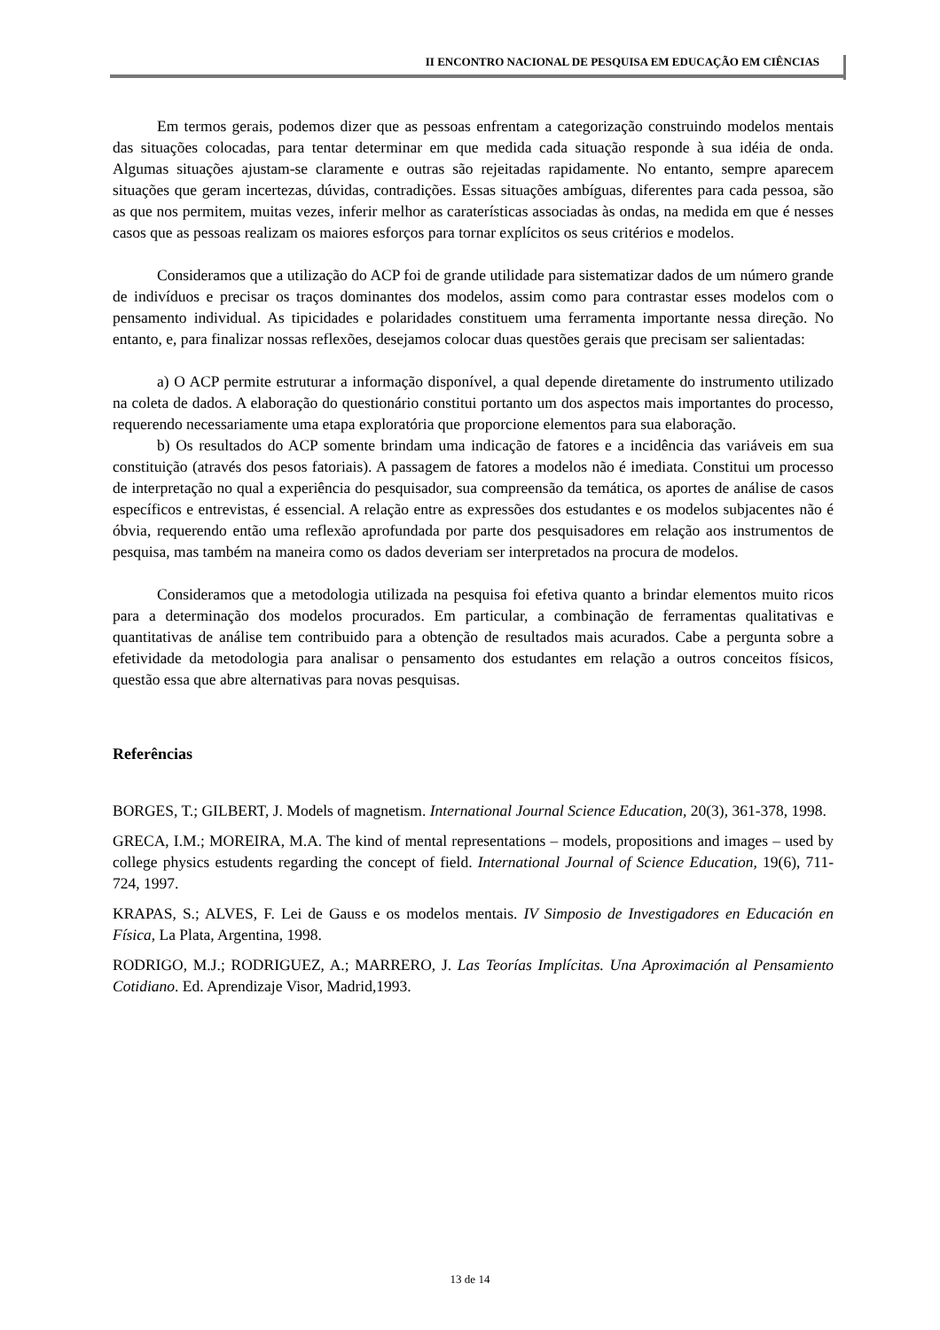II ENCONTRO NACIONAL DE PESQUISA EM EDUCAÇÃO EM CIÊNCIAS
Em termos gerais, podemos dizer que as pessoas enfrentam a categorização construindo modelos mentais das situações colocadas, para tentar determinar em que medida cada situação responde à sua idéia de onda. Algumas situações ajustam-se claramente e outras são rejeitadas rapidamente. No entanto, sempre aparecem situações que geram incertezas, dúvidas, contradições. Essas situações ambíguas, diferentes para cada pessoa, são as que nos permitem, muitas vezes, inferir melhor as caraterísticas associadas às ondas, na medida em que é nesses casos que as pessoas realizam os maiores esforços para tornar explícitos os seus critérios e modelos.
Consideramos que a utilização do ACP foi de grande utilidade para sistematizar dados de um número grande de indivíduos e precisar os traços dominantes dos modelos, assim como para contrastar esses modelos com o pensamento individual. As tipicidades e polaridades constituem uma ferramenta importante nessa direção. No entanto, e, para finalizar nossas reflexões, desejamos colocar duas questões gerais que precisam ser salientadas:
a) O ACP permite estruturar a informação disponível, a qual depende diretamente do instrumento utilizado na coleta de dados. A elaboração do questionário constitui portanto um dos aspectos mais importantes do processo, requerendo necessariamente uma etapa exploratória que proporcione elementos para sua elaboração.
b) Os resultados do ACP somente brindam uma indicação de fatores e a incidência das variáveis em sua constituição (através dos pesos fatoriais). A passagem de fatores a modelos não é imediata. Constitui um processo de interpretação no qual a experiência do pesquisador, sua compreensão da temática, os aportes de análise de casos específicos e entrevistas, é essencial. A relação entre as expressões dos estudantes e os modelos subjacentes não é óbvia, requerendo então uma reflexão aprofundada por parte dos pesquisadores em relação aos instrumentos de pesquisa, mas também na maneira como os dados deveriam ser interpretados na procura de modelos.
Consideramos que a metodologia utilizada na pesquisa foi efetiva quanto a brindar elementos muito ricos para a determinação dos modelos procurados. Em particular, a combinação de ferramentas qualitativas e quantitativas de análise tem contribuido para a obtenção de resultados mais acurados. Cabe a pergunta sobre a efetividade da metodologia para analisar o pensamento dos estudantes em relação a outros conceitos físicos, questão essa que abre alternativas para novas pesquisas.
Referências
BORGES, T.; GILBERT, J. Models of magnetism. International Journal Science Education, 20(3), 361-378, 1998.
GRECA, I.M.; MOREIRA, M.A. The kind of mental representations – models, propositions and images – used by college physics estudents regarding the concept of field. International Journal of Science Education, 19(6), 711-724, 1997.
KRAPAS, S.; ALVES, F. Lei de Gauss e os modelos mentais. IV Simposio de Investigadores en Educación en Física, La Plata, Argentina, 1998.
RODRIGO, M.J.; RODRIGUEZ, A.; MARRERO, J. Las Teorías Implícitas. Una Aproximación al Pensamiento Cotidiano. Ed. Aprendizaje Visor, Madrid,1993.
13 de 14